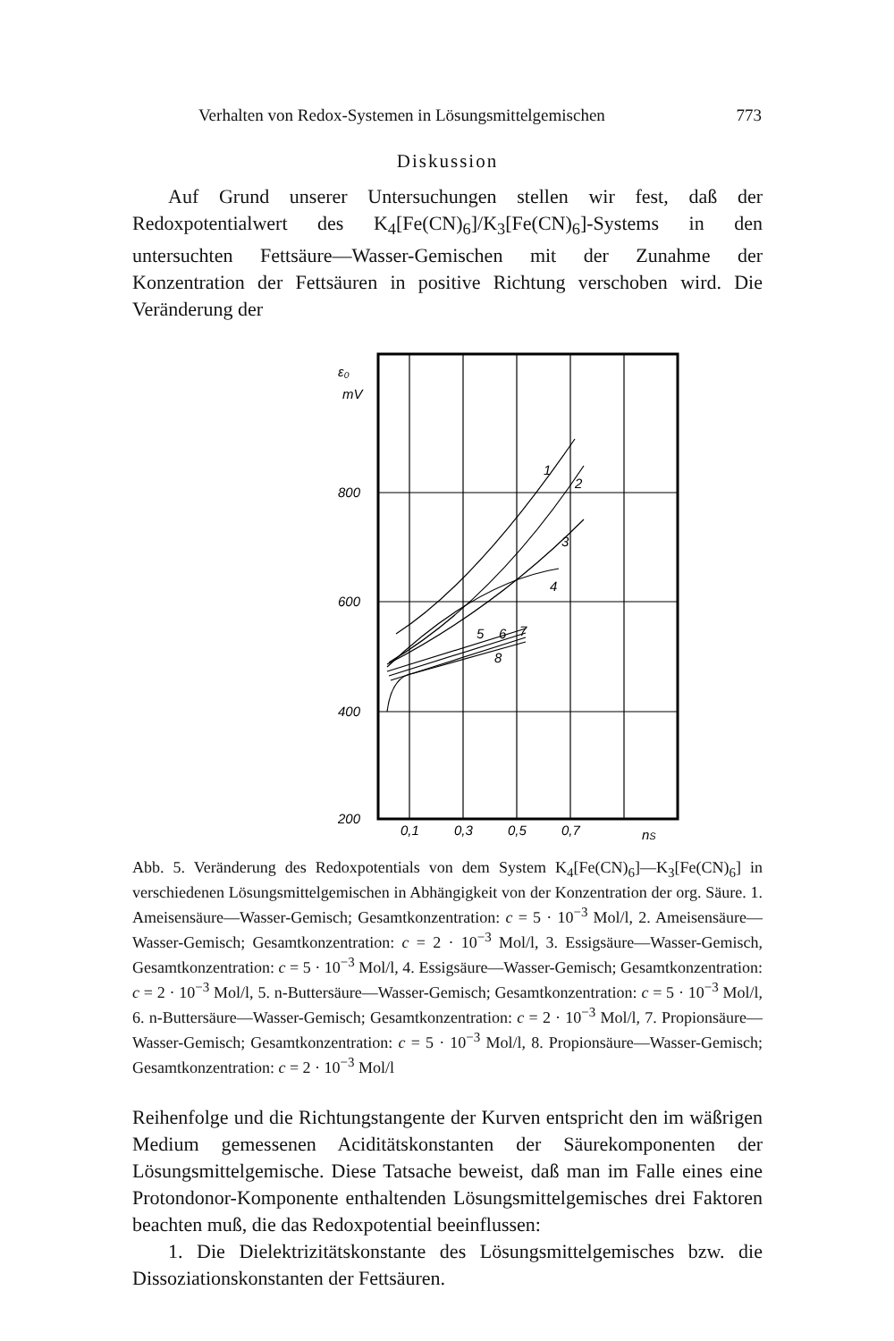Verhalten von Redox-Systemen in Lösungsmittelgemischen 773
Diskussion
Auf Grund unserer Untersuchungen stellen wir fest, daß der Redoxpotentialwert des K<sub>4</sub>[Fe(CN)<sub>6</sub>]/K<sub>3</sub>[Fe(CN)<sub>6</sub>]-Systems in den untersuchten Fettsäure—Wasser-Gemischen mit der Zunahme der Konzentration der Fettsäuren in positive Richtung verschoben wird. Die Veränderung der
ε₀
mV
800
600
400
200
0,1
0,3
0,5
0,7
nS
1
2
3
4
5
6
7
8
Abb. 5. Veränderung des Redoxpotentials von dem System K<sub>4</sub>[Fe(CN)<sub>6</sub>]—K<sub>3</sub>[Fe(CN)<sub>6</sub>] in verschiedenen Lösungsmittelgemischen in Abhängigkeit von der Konzentration der org. Säure. 1. Ameisensäure—Wasser-Gemisch; Gesamtkonzentration: c = 5 · 10<sup>−3</sup> Mol/l, 2. Ameisensäure—Wasser-Gemisch; Gesamtkonzentration: c = 2 · 10<sup>−3</sup> Mol/l, 3. Essigsäure—Wasser-Gemisch, Gesamtkonzentration: c = 5 · 10<sup>−3</sup> Mol/l, 4. Essigsäure—Wasser-Gemisch; Gesamtkonzentration: c = 2 · 10<sup>−3</sup> Mol/l, 5. n-Buttersäure—Wasser-Gemisch; Gesamtkonzentration: c = 5 · 10<sup>−3</sup> Mol/l, 6. n-Buttersäure—Wasser-Gemisch; Gesamtkonzentration: c = 2 · 10<sup>−3</sup> Mol/l, 7. Propionsäure—Wasser-Gemisch; Gesamtkonzentration: c = 5 · 10<sup>−3</sup> Mol/l, 8. Propionsäure—Wasser-Gemisch; Gesamtkonzentration: c = 2 · 10<sup>−3</sup> Mol/l
Reihenfolge und die Richtungstangente der Kurven entspricht den im wäßrigen Medium gemessenen Aciditätskonstanten der Säurekomponenten der Lösungsmittelgemische. Diese Tatsache beweist, daß man im Falle eines eine Protondonor-Komponente enthaltenden Lösungsmittelgemisches drei Faktoren beachten muß, die das Redoxpotential beeinflussen:
1. Die Dielektrizitätskonstante des Lösungsmittelgemisches bzw. die Dissoziationskonstanten der Fettsäuren.